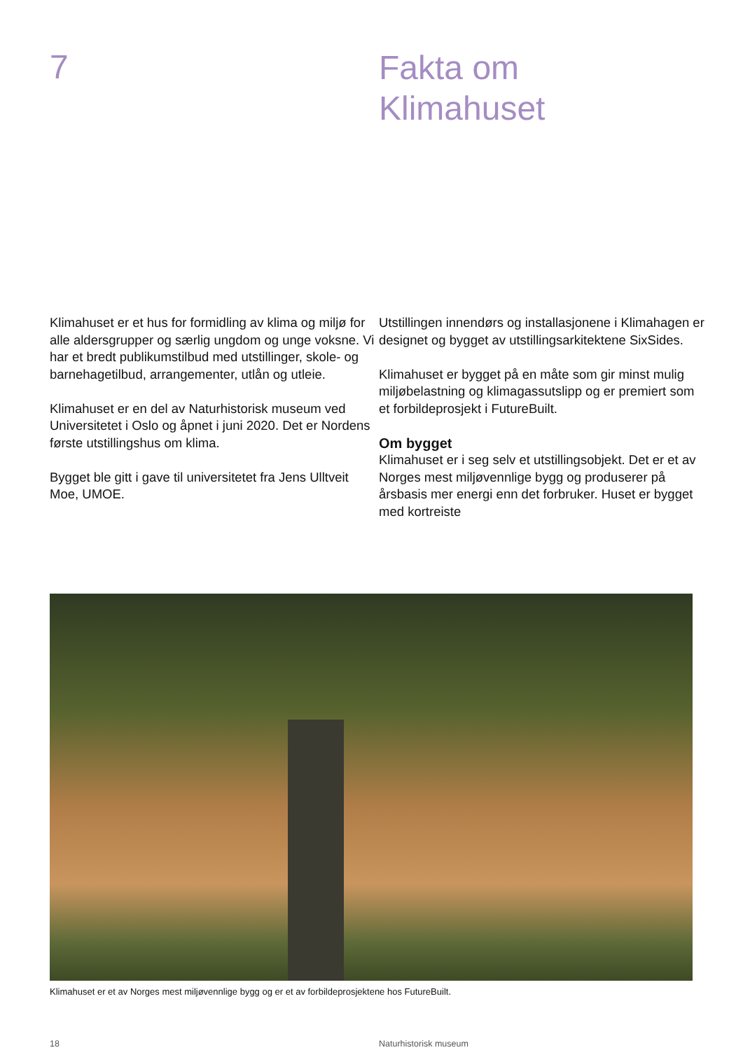7
Fakta om
Klimahuset
Klimahuset er et hus for formidling av klima og miljø for alle aldersgrupper og særlig ungdom og unge voksne. Vi har et bredt publikumstilbud med utstillinger, skole- og barnehagetilbud, arrangementer, utlån og utleie.
Klimahuset er en del av Naturhistorisk museum ved Universitetet i Oslo og åpnet i juni 2020. Det er Nordens første utstillingshus om klima.
Bygget ble gitt i gave til universitetet fra Jens Ulltveit Moe, UMOE.
Utstillingen innendørs og installasjonene i Klimahagen er designet og bygget av utstillingsarkitektene SixSides.
Klimahuset er bygget på en måte som gir minst mulig miljøbelastning og klimagassutslipp og er premiert som et forbildeprosjekt i FutureBuilt.
Om bygget
Klimahuset er i seg selv et utstillingsobjekt. Det er et av Norges mest miljøvennlige bygg og produserer på årsbasis mer energi enn det forbruker. Huset er bygget med kortreiste
Klimahuset er et av Norges mest miljøvennlige bygg og er et av forbildeprosjektene hos FutureBuilt.
18 Naturhistorisk museum